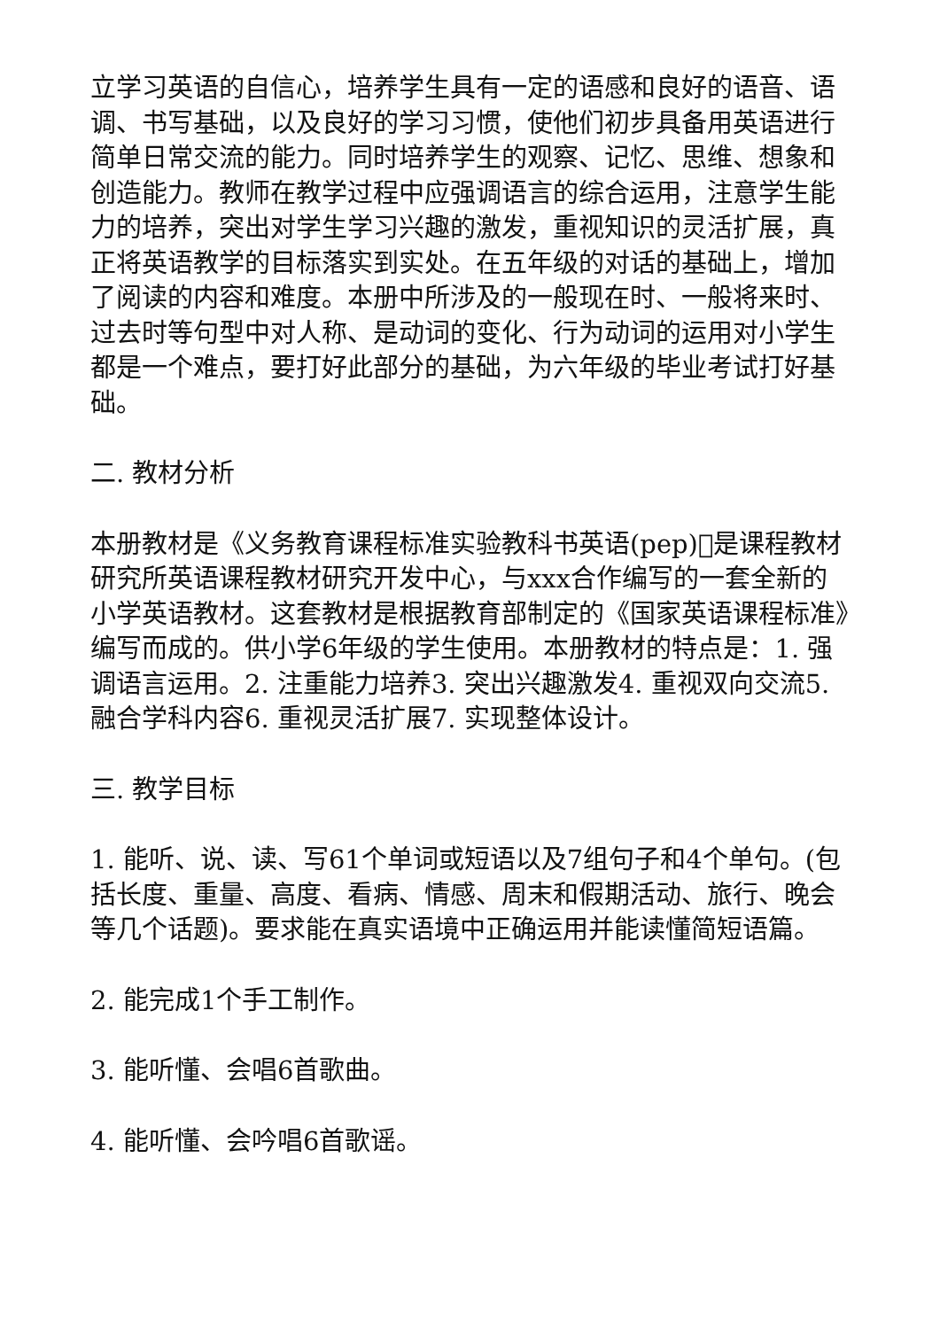立学习英语的自信心，培养学生具有一定的语感和良好的语音、语调、书写基础，以及良好的学习习惯，使他们初步具备用英语进行简单日常交流的能力。同时培养学生的观察、记忆、思维、想象和创造能力。教师在教学过程中应强调语言的综合运用，注意学生能力的培养，突出对学生学习兴趣的激发，重视知识的灵活扩展，真正将英语教学的目标落实到实处。在五年级的对话的基础上，增加了阅读的内容和难度。本册中所涉及的一般现在时、一般将来时、过去时等句型中对人称、是动词的变化、行为动词的运用对小学生都是一个难点，要打好此部分的基础，为六年级的毕业考试打好基础。
二. 教材分析
本册教材是《义务教育课程标准实验教科书英语(pep)􏰀是课程教材研究所英语课程教材研究开发中心，与xxx合作编写的一套全新的小学英语教材。这套教材是根据教育部制定的《国家英语课程标准》编写而成的。供小学6年级的学生使用。本册教材的特点是：1. 强调语言运用。2. 注重能力培养3. 突出兴趣激发4. 重视双向交流5. 融合学科内容6. 重视灵活扩展7. 实现整体设计。
三. 教学目标
1. 能听、说、读、写61个单词或短语以及7组句子和4个单句。(包括长度、重量、高度、看病、情感、周末和假期活动、旅行、晚会等几个话题)。要求能在真实语境中正确运用并能读懂简短语篇。
2. 能完成1个手工制作。
3. 能听懂、会唱6首歌曲。
4. 能听懂、会吟唱6首歌谣。